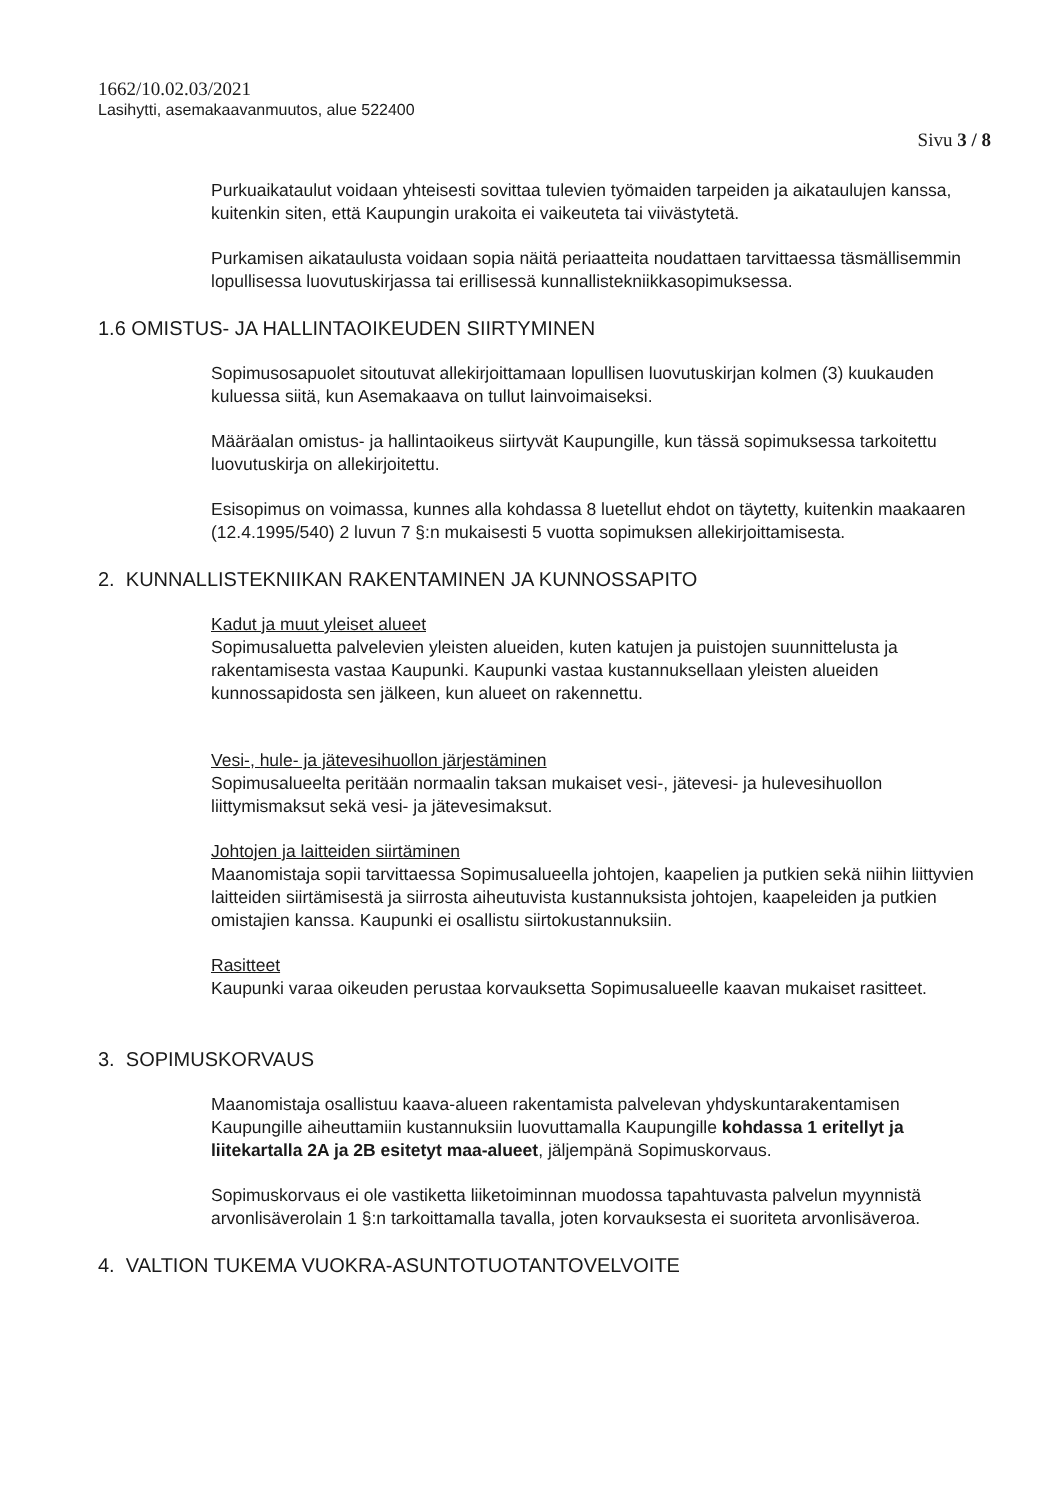1662/10.02.03/2021
Lasihytti, asemakaavanmuutos, alue 522400
Sivu 3 / 8
Purkuaikataulut voidaan yhteisesti sovittaa tulevien työmaiden tarpeiden ja aikataulujen kanssa, kuitenkin siten, että Kaupungin urakoita ei vaikeuteta tai viivästytetä.
Purkamisen aikataulusta voidaan sopia näitä periaatteita noudattaen tarvittaessa täsmällisemmin lopullisessa luovutuskirjassa tai erillisessä kunnallistekniikkasopimuksessa.
1.6 OMISTUS- JA HALLINTAOIKEUDEN SIIRTYMINEN
Sopimusosapuolet sitoutuvat allekirjoittamaan lopullisen luovutuskirjan kolmen (3) kuukauden kuluessa siitä, kun Asemakaava on tullut lainvoimaiseksi.
Määräalan omistus- ja hallintaoikeus siirtyvät Kaupungille, kun tässä sopimuksessa tarkoitettu luovutuskirja on allekirjoitettu.
Esisopimus on voimassa, kunnes alla kohdassa 8 luetellut ehdot on täytetty, kuitenkin maakaaren (12.4.1995/540) 2 luvun 7 §:n mukaisesti 5 vuotta sopimuksen allekirjoittamisesta.
2. KUNNALLISTEKNIIKAN RAKENTAMINEN JA KUNNOSSAPITO
Kadut ja muut yleiset alueet
Sopimusaluetta palvelevien yleisten alueiden, kuten katujen ja puistojen suunnittelusta ja rakentamisesta vastaa Kaupunki. Kaupunki vastaa kustannuksellaan yleisten alueiden kunnossapidosta sen jälkeen, kun alueet on rakennettu.
Vesi-, hule- ja jätevesihuollon järjestäminen
Sopimusalueelta peritään normaalin taksan mukaiset vesi-, jätevesi- ja hulevesihuollon liittymismaksut sekä vesi- ja jätevesimaksut.
Johtojen ja laitteiden siirtäminen
Maanomistaja sopii tarvittaessa Sopimusalueella johtojen, kaapelien ja putkien sekä niihin liittyvien laitteiden siirtämisestä ja siirrosta aiheutuvista kustannuksista johtojen, kaapeleiden ja putkien omistajien kanssa. Kaupunki ei osallistu siirtokustannuksiin.
Rasitteet
Kaupunki varaa oikeuden perustaa korvauksetta Sopimusalueelle kaavan mukaiset rasitteet.
3. SOPIMUSKORVAUS
Maanomistaja osallistuu kaava-alueen rakentamista palvelevan yhdyskuntarakentamisen Kaupungille aiheuttamiin kustannuksiin luovuttamalla Kaupungille kohdassa 1 eritellyt ja liitekartalla 2A ja 2B esitetyt maa-alueet, jäljempänä Sopimuskorvaus.
Sopimuskorvaus ei ole vastiketta liiketoiminnan muodossa tapahtuvasta palvelun myynnistä arvonlisäverolain 1 §:n tarkoittamalla tavalla, joten korvauksesta ei suoriteta arvonlisäveroa.
4. VALTION TUKEMA VUOKRA-ASUNTOTUOTANTOVELVOITE